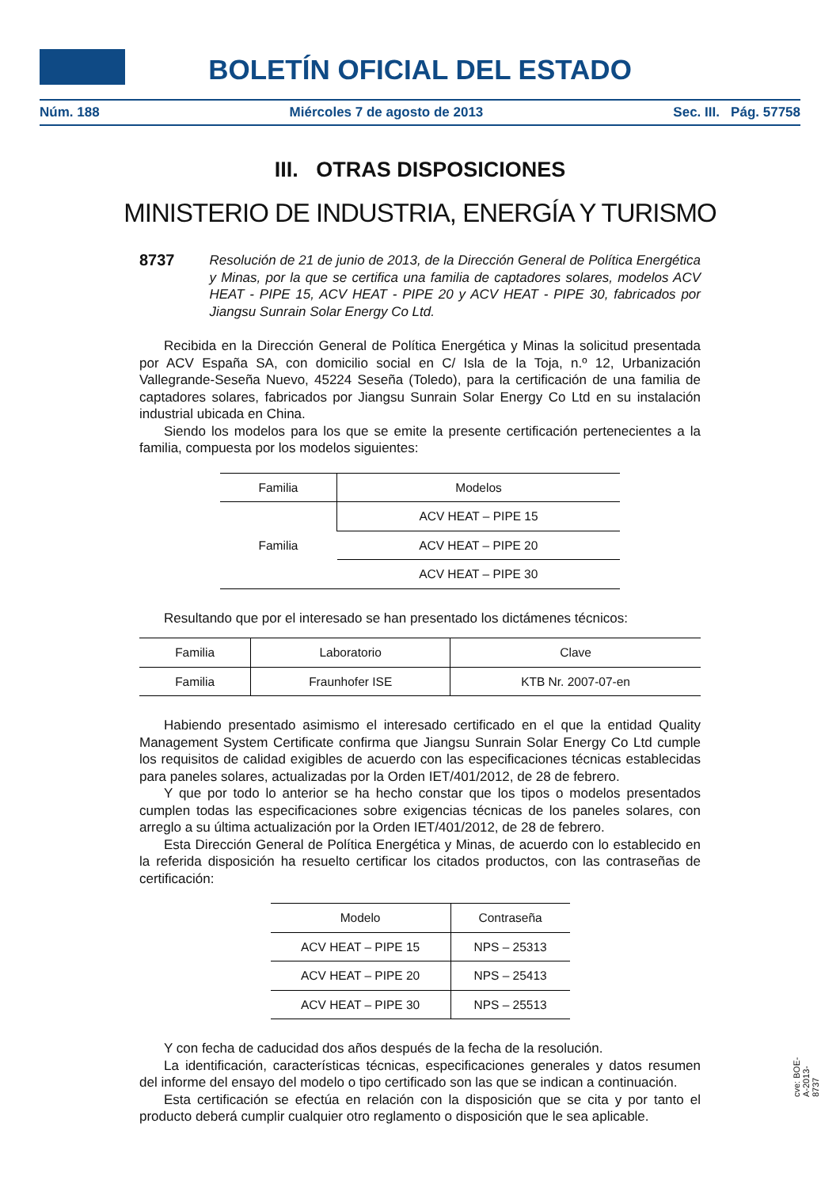BOLETÍN OFICIAL DEL ESTADO
Núm. 188 Miércoles 7 de agosto de 2013 Sec. III. Pág. 57758
III. OTRAS DISPOSICIONES
MINISTERIO DE INDUSTRIA, ENERGÍA Y TURISMO
8737 Resolución de 21 de junio de 2013, de la Dirección General de Política Energética y Minas, por la que se certifica una familia de captadores solares, modelos ACV HEAT - PIPE 15, ACV HEAT - PIPE 20 y ACV HEAT - PIPE 30, fabricados por Jiangsu Sunrain Solar Energy Co Ltd.
Recibida en la Dirección General de Política Energética y Minas la solicitud presentada por ACV España SA, con domicilio social en C/ Isla de la Toja, n.º 12, Urbanización Vallegrande-Seseña Nuevo, 45224 Seseña (Toledo), para la certificación de una familia de captadores solares, fabricados por Jiangsu Sunrain Solar Energy Co Ltd en su instalación industrial ubicada en China.
Siendo los modelos para los que se emite la presente certificación pertenecientes a la familia, compuesta por los modelos siguientes:
| Familia | Modelos |
| --- | --- |
| Familia | ACV HEAT – PIPE 15 |
| | ACV HEAT – PIPE 20 |
| | ACV HEAT – PIPE 30 |
Resultando que por el interesado se han presentado los dictámenes técnicos:
| Familia | Laboratorio | Clave |
| --- | --- | --- |
| Familia | Fraunhofer ISE | KTB Nr. 2007-07-en |
Habiendo presentado asimismo el interesado certificado en el que la entidad Quality Management System Certificate confirma que Jiangsu Sunrain Solar Energy Co Ltd cumple los requisitos de calidad exigibles de acuerdo con las especificaciones técnicas establecidas para paneles solares, actualizadas por la Orden IET/401/2012, de 28 de febrero.
Y que por todo lo anterior se ha hecho constar que los tipos o modelos presentados cumplen todas las especificaciones sobre exigencias técnicas de los paneles solares, con arreglo a su última actualización por la Orden IET/401/2012, de 28 de febrero.
Esta Dirección General de Política Energética y Minas, de acuerdo con lo establecido en la referida disposición ha resuelto certificar los citados productos, con las contraseñas de certificación:
| Modelo | Contraseña |
| --- | --- |
| ACV HEAT – PIPE 15 | NPS – 25313 |
| ACV HEAT – PIPE 20 | NPS – 25413 |
| ACV HEAT – PIPE 30 | NPS – 25513 |
Y con fecha de caducidad dos años después de la fecha de la resolución.
La identificación, características técnicas, especificaciones generales y datos resumen del informe del ensayo del modelo o tipo certificado son las que se indican a continuación.
Esta certificación se efectúa en relación con la disposición que se cita y por tanto el producto deberá cumplir cualquier otro reglamento o disposición que le sea aplicable.
cve: BOE-A-2013-8737